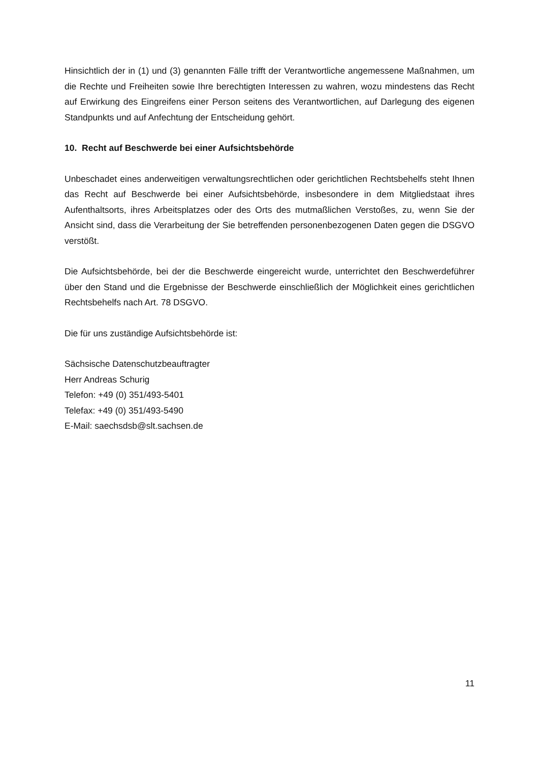Hinsichtlich der in (1) und (3) genannten Fälle trifft der Verantwortliche angemessene Maßnahmen, um die Rechte und Freiheiten sowie Ihre berechtigten Interessen zu wahren, wozu mindestens das Recht auf Erwirkung des Eingreifens einer Person seitens des Verantwortlichen, auf Darlegung des eigenen Standpunkts und auf Anfechtung der Entscheidung gehört.
10. Recht auf Beschwerde bei einer Aufsichtsbehörde
Unbeschadet eines anderweitigen verwaltungsrechtlichen oder gerichtlichen Rechtsbehelfs steht Ihnen das Recht auf Beschwerde bei einer Aufsichtsbehörde, insbesondere in dem Mitgliedstaat ihres Aufenthaltsorts, ihres Arbeitsplatzes oder des Orts des mutmaßlichen Verstoßes, zu, wenn Sie der Ansicht sind, dass die Verarbeitung der Sie betreffenden personenbezogenen Daten gegen die DSGVO verstößt.
Die Aufsichtsbehörde, bei der die Beschwerde eingereicht wurde, unterrichtet den Beschwerdeführer über den Stand und die Ergebnisse der Beschwerde einschließlich der Möglichkeit eines gerichtlichen Rechtsbehelfs nach Art. 78 DSGVO.
Die für uns zuständige Aufsichtsbehörde ist:
Sächsische Datenschutzbeauftragter
Herr Andreas Schurig
Telefon: +49 (0) 351/493-5401
Telefax: +49 (0) 351/493-5490
E-Mail: saechsdsb@slt.sachsen.de
11